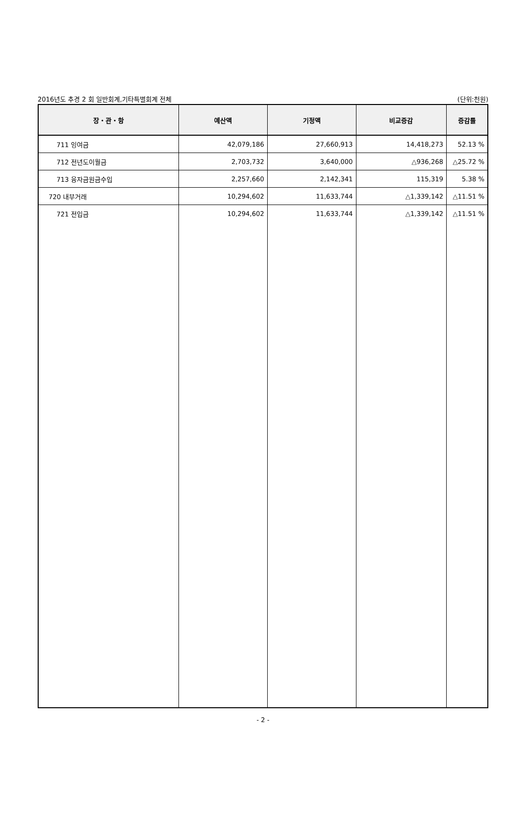2016년도 추경 2 회 일반회계,기타특별회계 전체 (단위:천원)
| 장・관・항 | 예산액 | 기정액 | 비교증감 | 증감률 |
| --- | --- | --- | --- | --- |
| 711 잉여금 | 42,079,186 | 27,660,913 | 14,418,273 | 52.13 % |
| 712 전년도이월금 | 2,703,732 | 3,640,000 | △936,268 | △25.72 % |
| 713 융자금원금수입 | 2,257,660 | 2,142,341 | 115,319 | 5.38 % |
| 720 내부거래 | 10,294,602 | 11,633,744 | △1,339,142 | △11.51 % |
| 721 전입금 | 10,294,602 | 11,633,744 | △1,339,142 | △11.51 % |
- 2 -